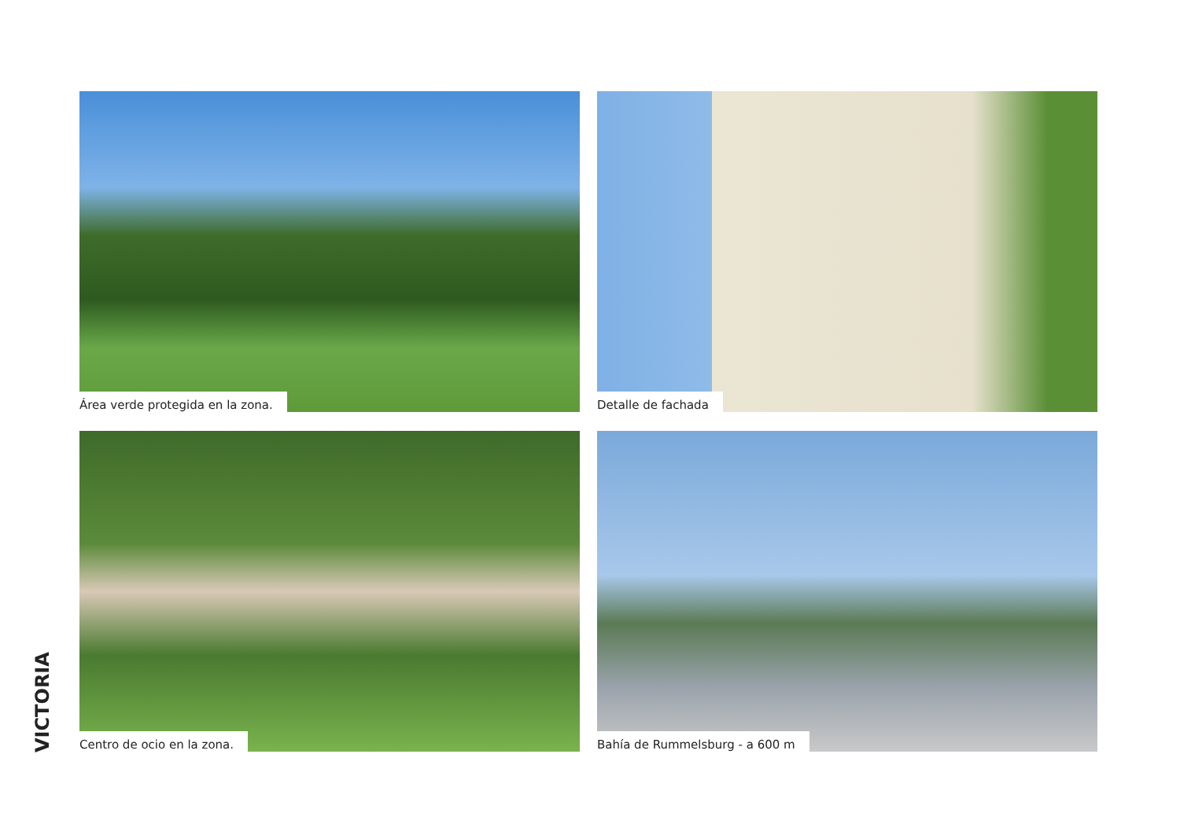Área verde protegida en la zona.
Detalle de fachada
Centro de ocio en la zona.
Bahía de Rummelsburg - a 600 m
VICTORIA